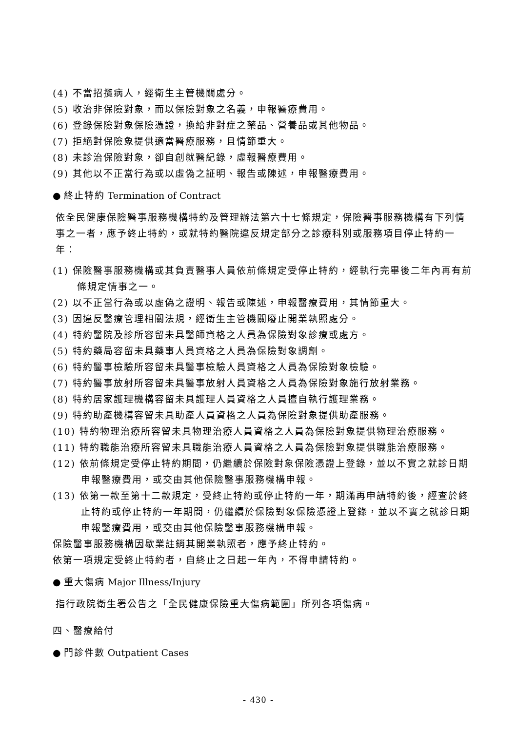(4) 不當招攬病人，經衛生主管機關處分。
(5) 收治非保險對象，而以保險對象之名義，申報醫療費用。
(6) 登錄保險對象保險憑證，換給非對症之藥品、營養品或其他物品。
(7) 拒絕對保險象提供適當醫療服務，且情節重大。
(8) 未診治保險對象，卻自創就醫紀錄，虛報醫療費用。
(9) 其他以不正當行為或以虛偽之証明、報告或陳述，申報醫療費用。
● 終止特約 Termination of Contract
依全民健康保險醫事服務機構特約及管理辦法第六十七條規定，保險醫事服務機構有下列情事之一者，應予終止特約，或就特約醫院違反規定部分之診療科別或服務項目停止特約一年：
(1) 保險醫事服務機構或其負責醫事人員依前條規定受停止特約，經執行完畢後二年內再有前條規定情事之一。
(2) 以不正當行為或以虛偽之證明、報告或陳述，申報醫療費用，其情節重大。
(3) 因違反醫療管理相關法規，經衛生主管機關廢止開業執照處分。
(4) 特約醫院及診所容留未具醫師資格之人員為保險對象診療或處方。
(5) 特約藥局容留未具藥事人員資格之人員為保險對象調劑。
(6) 特約醫事檢驗所容留未具醫事檢驗人員資格之人員為保險對象檢驗。
(7) 特約醫事放射所容留未具醫事放射人員資格之人員為保險對象施行放射業務。
(8) 特約居家護理機構容留未具護理人員資格之人員擅自執行護理業務。
(9) 特約助產機構容留未具助產人員資格之人員為保險對象提供助產服務。
(10) 特約物理治療所容留未具物理治療人員資格之人員為保險對象提供物理治療服務。
(11) 特約職能治療所容留未具職能治療人員資格之人員為保險對象提供職能治療服務。
(12) 依前條規定受停止特約期間，仍繼續於保險對象保險憑證上登錄，並以不實之就診日期申報醫療費用，或交由其他保險醫事服務機構申報。
(13) 依第一款至第十二款規定，受終止特約或停止特約一年，期滿再申請特約後，經查於終止特約或停止特約一年期間，仍繼續於保險對象保險憑證上登錄，並以不實之就診日期申報醫療費用，或交由其他保險醫事服務機構申報。
保險醫事服務機構因歇業註銷其開業執照者，應予終止特約。
依第一項規定受終止特約者，自終止之日起一年內，不得申請特約。
● 重大傷病 Major Illness/Injury
指行政院衛生署公告之「全民健康保險重大傷病範圍」所列各項傷病。
四、醫療給付
● 門診件數 Outpatient Cases
- 430 -